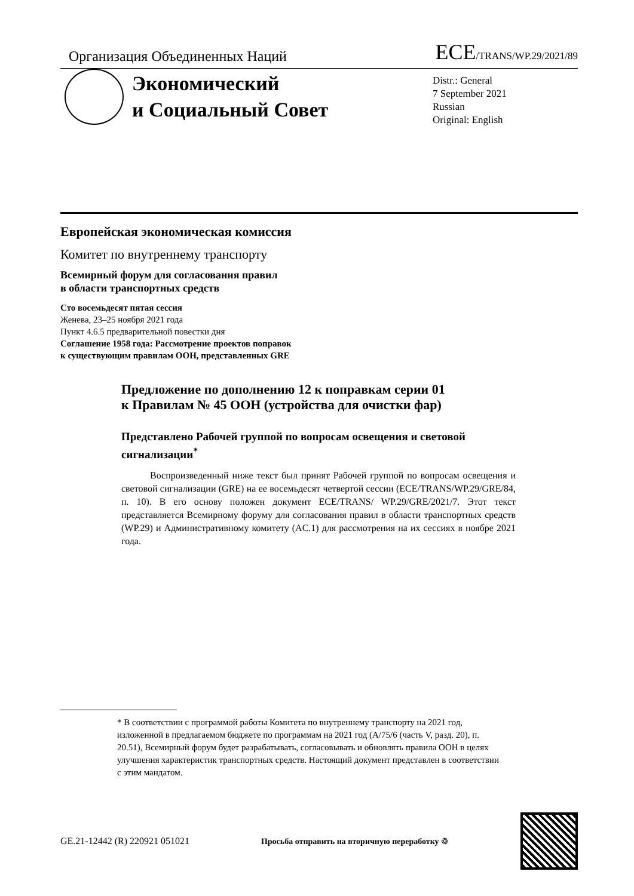Организация Объединенных Наций ECE/TRANS/WP.29/2021/89
Экономический
и Социальный Совет
Distr.: General
7 September 2021
Russian
Original: English
Европейская экономическая комиссия
Комитет по внутреннему транспорту
Всемирный форум для согласования правил
в области транспортных средств
Сто восемьдесят пятая сессия
Женева, 23–25 ноября 2021 года
Пункт 4.6.5 предварительной повестки дня
Соглашение 1958 года: Рассмотрение проектов поправок
к существующим правилам ООН, представленных GRE
Предложение по дополнению 12 к поправкам серии 01
к Правилам № 45 ООН (устройства для очистки фар)
Представлено Рабочей группой по вопросам освещения и световой сигнализации<sup>*</sup>
Воспроизведенный ниже текст был принят Рабочей группой по вопросам освещения и световой сигнализации (GRE) на ее восемьдесят четвертой сессии (ECE/TRANS/WP.29/GRE/84, п. 10). В его основу положен документ ECE/TRANS/ WP.29/GRE/2021/7. Этот текст представляется Всемирному форуму для согласования правил в области транспортных средств (WP.29) и Административному комитету (AC.1) для рассмотрения на их сессиях в ноябре 2021 года.
* В соответствии с программой работы Комитета по внутреннему транспорту на 2021 год, изложенной в предлагаемом бюджете по программам на 2021 год (A/75/6 (часть V, разд. 20), п. 20.51), Всемирный форум будет разрабатывать, согласовывать и обновлять правила ООН в целях улучшения характеристик транспортных средств. Настоящий документ представлен в соответствии с этим мандатом.
GE.21-12442 (R) 220921 051021 Просьба отправить на вторичную переработку ♲